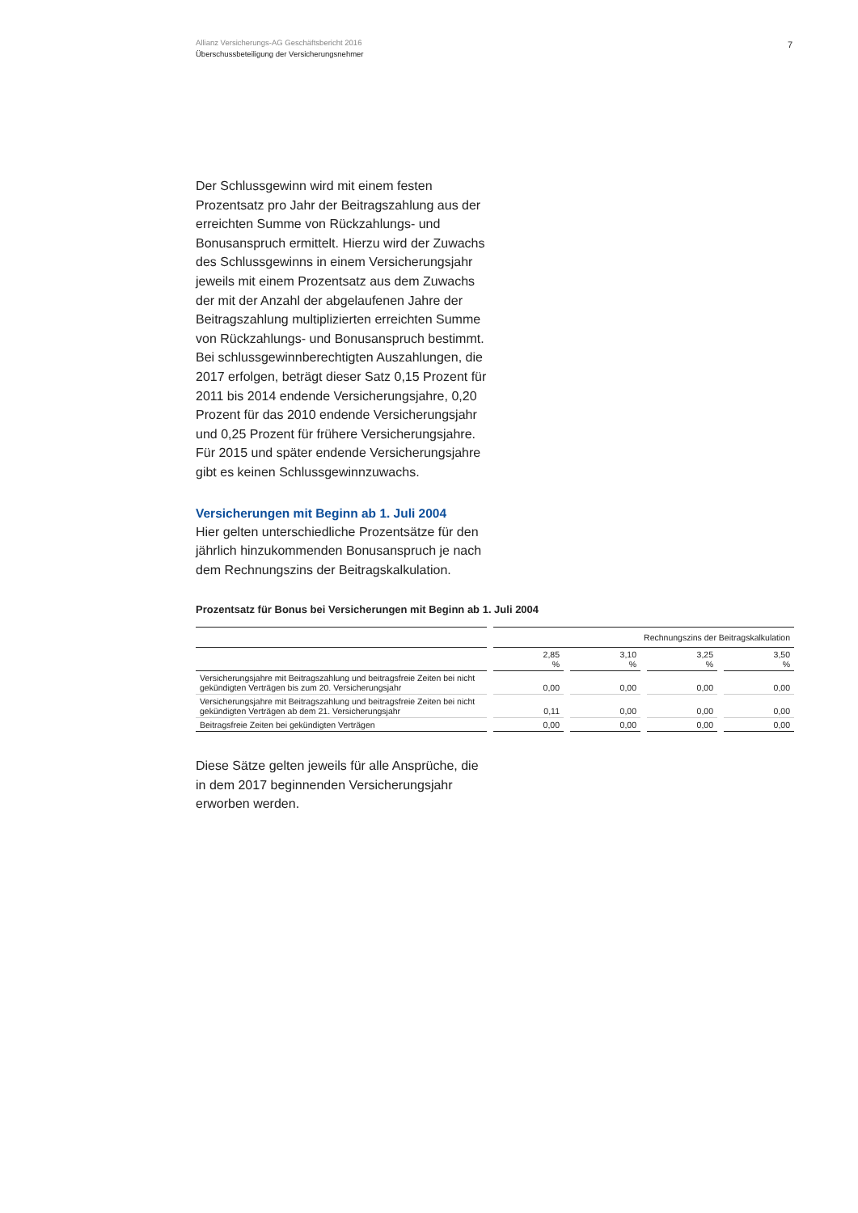Allianz Versicherungs-AG Geschäftsbericht 2016
Überschussbeteiligung der Versicherungsnehmer
7
Der Schlussgewinn wird mit einem festen Prozentsatz pro Jahr der Beitragszahlung aus der erreichten Summe von Rückzahlungs- und Bonusanspruch ermittelt. Hierzu wird der Zuwachs des Schlussgewinns in einem Versicherungsjahr jeweils mit einem Prozentsatz aus dem Zuwachs der mit der Anzahl der abgelaufenen Jahre der Beitragszahlung multiplizierten erreichten Summe von Rückzahlungs- und Bonusanspruch bestimmt. Bei schlussgewinnberechtigten Auszahlungen, die 2017 erfolgen, beträgt dieser Satz 0,15 Prozent für 2011 bis 2014 endende Versicherungsjahre, 0,20 Prozent für das 2010 endende Versicherungsjahr und 0,25 Prozent für frühere Versicherungsjahre. Für 2015 und später endende Versicherungsjahre gibt es keinen Schlussgewinnzuwachs.
Versicherungen mit Beginn ab 1. Juli 2004
Hier gelten unterschiedliche Prozentsätze für den jährlich hinzukommenden Bonusanspruch je nach dem Rechnungszins der Beitragskalkulation.
Prozentsatz für Bonus bei Versicherungen mit Beginn ab 1. Juli 2004
| | Rechnungszins der Beitragskalkulation | | | |
| --- | --- | --- | --- | --- |
| | 2,85 % | 3,10 % | 3,25 % | 3,50 % |
| Versicherungsjahre mit Beitragszahlung und beitragsfreie Zeiten bei nicht gekündigten Verträgen bis zum 20. Versicherungsjahr | 0,00 | 0,00 | 0,00 | 0,00 |
| Versicherungsjahre mit Beitragszahlung und beitragsfreie Zeiten bei nicht gekündigten Verträgen ab dem 21. Versicherungsjahr | 0,11 | 0,00 | 0,00 | 0,00 |
| Beitragsfreie Zeiten bei gekündigten Verträgen | 0,00 | 0,00 | 0,00 | 0,00 |
Diese Sätze gelten jeweils für alle Ansprüche, die in dem 2017 beginnenden Versicherungsjahr erworben werden.